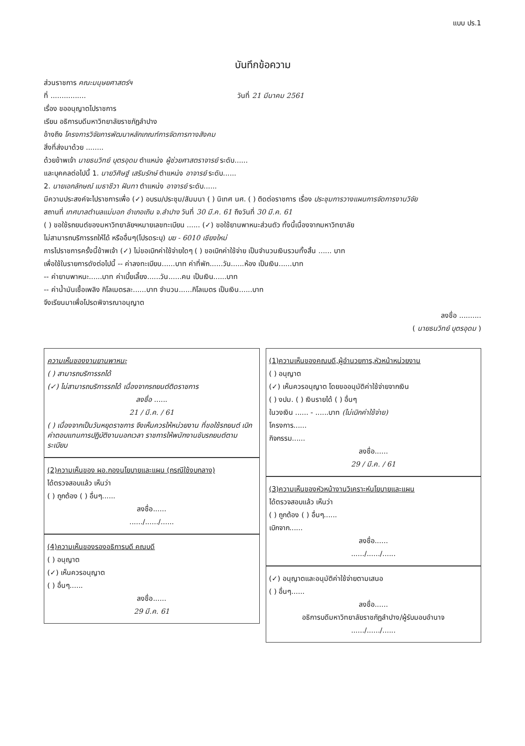แบบ ปร.1
บันทึกข้อความ
ส่วนราชการ คณะมนุษยศาสตร์ฯ
ที่ ................ วันที่ 21 มีนาคม 2561
เรื่อง ขออนุญาตไปราชการ
เรียน อธิการบดีมหาวิทยาลัยราชภัฏลำปาง
อ้างถึง โครงการวิจัยการพัฒนาหลักเกณฑ์การจัดการทางสังคม
สิ่งที่ส่งมาด้วย ........
ด้วยข้าพเจ้า นายธนวิทย์ บุตรอุดม ตำแหน่ง ผู้ช่วยศาสตราจารย์ ระดับ......
และบุคคลต่อไปนี้ 1. นายวิศิษฐ์ เสริมรักษ์ ตำแหน่ง อาจารย์ ระดับ......
2. นายเอกลักษณ์ เมธาชีวา ฝันทา ตำแหน่ง อาจารย์ ระดับ......
มีความประสงค์จะไปราชการเพื่อ (✓) อบรม/ประชุม/สัมมนา ( ) นิเทศ นศ. ( ) ติดต่อราชการ เรื่อง ประชุมการวางแผนการจัดการงานวิจัย
สถานที่ เทศบาลตำบลแม่มอก อำเภอเถิน จ.ลำปาง วันที่ 30 มี.ค. 61 ถึงวันที่ 30 มี.ค. 61
( ) ขอใช้รถยนต์ของมหาวิทยาลัยฯหมายเลขทะเบียน ...... (✓) ขอใช้ยานพาหนะส่วนตัว ทั้งนี้เนื่องจากมหาวิทยาลัย
ไม่สามารถบริการรถให้ได้ หรืออื่นๆ(โปรดระบุ) บฆ - 6010 เชียงใหม่
การไปราชการครั้งนี้ข้าพเจ้า (✓) ไม่ขอเบิกค่าใช้จ่ายใดๆ ( ) ขอเบิกค่าใช้จ่าย เป็นจำนวนเงินรวมทั้งสิ้น ...... บาท
เพื่อใช้ในรายการดังต่อไปนี้ -- ค่าลงทะเบียน......บาท ค่าที่พัก......วัน......ห้อง เป็นเงิน......บาท
-- ค่ายานพาหนะ......บาท ค่าเบี้ยเลี้ยง......วัน......คน เป็นเงิน......บาท
-- ค่าน้ำมันเชื้อเพลิง กิโลเมตรละ......บาท จำนวน......กิโลเมตร เป็นเงิน......บาท
จึงเรียนมาเพื่อโปรดพิจารณาอนุญาต
ลงชื่อ ..........
( นายธนวิทย์ บุตรอุดม )
ความเห็นของงานยานพาหนะ
( ) สามารถบริการรถได้
(✓) ไม่สามารถบริการรถได้ เนื่องจากรถยนต์ติดราชการ
ลงชื่อ ......
21 / มี.ค. / 61
( ) เนื่องจากเป็นวันหยุดราชการ จึงเห็นควรให้หน่วยงาน ที่ขอใช้รถยนต์ เบิกค่าตอบแทนการปฏิบัติงานนอกเวลา ราชการให้พนักงานขับรถยนต์ตามระเบียบ
(2)ความเห็นของ ผอ.กองนโยบายและแผน (กรณีใช้งบกลาง)
ได้ตรวจสอบแล้ว เห็นว่า
( ) ถูกต้อง ( ) อื่นๆ......
ลงชื่อ......
....../....../......
(4)ความเห็นของรองอธิการบดี คณบดี
( ) อนุญาต
(✓) เห็นควรอนุญาต
( ) อื่นๆ......
ลงชื่อ......
29 มี.ค. 61
(1)ความเห็นของคณบดี,ผู้อำนวยการ,หัวหน้าหน่วยงาน
( ) อนุญาต
(✓) เห็นควรอนุญาต โดยขออนุมัติค่าใช้จ่ายจากเงิน
( ) งปม. ( ) เงินรายได้ ( ) อื่นๆ
ในวงเงิน ...... - ......บาท (ไม่เบิกค่าใช้จ่าย)
โครงการ......
กิจกรรม......
ลงชื่อ......
29 / มี.ค. / 61
(3)ความเห็นของหัวหน้างานวิเคราะห์นโยบายและแผน
ได้ตรวจสอบแล้ว เห็นว่า
( ) ถูกต้อง ( ) อื่นๆ......
เบิกจาก......
ลงชื่อ......
....../....../......
(✓) อนุญาตและอนุมัติค่าใช้จ่ายตามเสนอ
( ) อื่นๆ......
ลงชื่อ......
อธิการบดีมหาวิทยาลัยราชภัฏลำปาง/ผู้รับมอบอำนาจ
....../....../......